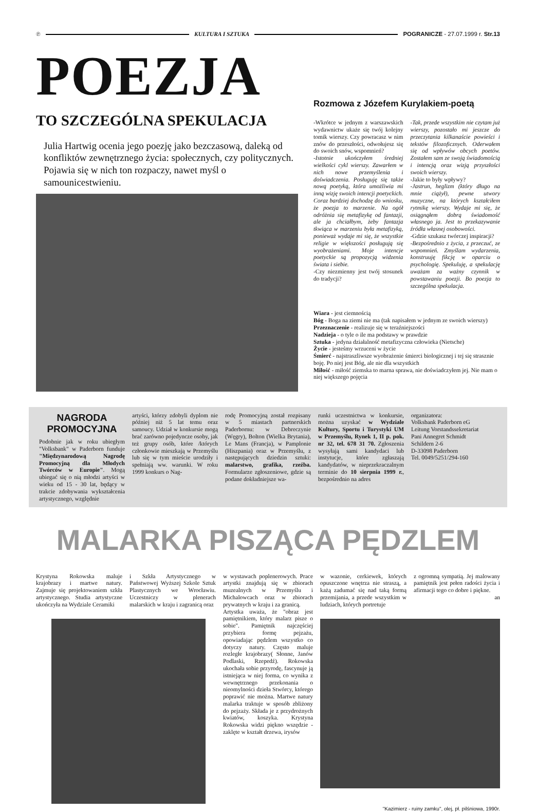℗ KULTURA I SZTUKA
POGRANICZE - 27.07.1999 r. Str.13
POEZJA
TO SZCZEGÓLNA SPEKULACJA
Julia Hartwig ocenia jego poezję jako bezczasową, daleką od konfliktów zewnętrznego życia: społecznych, czy politycznych. Pojawia się w nich ton rozpaczy, nawet myśl o samounicestwieniu.
Rozmowa z Józefem Kurylakiem-poetą
-Wkrótce w jednym z warszawskich wydawnictw ukaże się twój kolejny tomik wierszy. Czy powracasz w nim znów do przeszłości, odwołujesz się do swoich snów, wspomnień?
-Istotnie ukończyłem średniej wielkości cykl wierszy. Zawarłem w nich nowe przemyślenia i doświadczenia. Posługuję się także nową poetyką, która umożliwia mi inną wizję swoich intencji poetyckich. Coraz bardziej dochodzę do wniosku, że poezja to marzenie. Na ogół odróżnia się metafizykę od fantazji, ale ja chciałbym, żeby fantazja tkwiąca w marzeniu była metafizyką, ponieważ wydaje mi się, że wszystkie religie w większości posługują się wyobrażeniami. Moje intencje poetyckie są propozycją widzenia świata i siebie.
-Czy niezmienny jest twój stosunek do tradycji?
-Tak, przede wszystkim nie czytam już wierszy, pozostało mi jeszcze do przeczytania kilkanaście powieści i tekstów filozoficznych. Oderwałem się od wpływów obcych poetów. Zostałem sam ze swoją świadomością i intencją oraz wizją przyszłości swoich wierszy.
-Jakie to były wpływy?
-Jastrun, heglizm (który długo na mnie ciążył), pewne utwory muzyczne, na których kształciłem rytmikę wierszy. Wydaje mi się, że osiągnąłem dobrą świadomość własnego ja. Jest to przekazywanie źródła własnej osobowości.
-Gdzie szukasz twórczej inspiracji?
-Bezpośrednio z życia, z przeczuć, ze wspomnień. Zmyślam wydarzenia, konstruuję fikcję w oparciu o psychologię. Spekuluję, a spekulację uważam za ważny czynnik w powstawaniu poezji. Bo poezja to szczególna spekulacja.
Wiara - jest ciemnością
Bóg - Boga na ziemi nie ma (tak napisałem w jednym ze swoich wierszy)
Przeznaczenie - realizuje się w teraźniejszości
Nadzieja - o tyle o ile ma podstawy w prawdzie
Sztuka - jedyna działalność metafizyczna człowieka (Nietsche)
Życie - jesteśmy wrzuceni w życie
Śmierć - najstraszliwsze wyobrażenie śmierci biologicznej i tej się strasznie boję. Po niej jest Bóg, ale nie dla wszystkich
Miłość - miłość ziemska to marna sprawa, nie doświadczyłem jej. Nie mam o niej większego pojęcia
NAGRODA PROMOCYJNA
Podobnie jak w roku ubiegłym "Volksbank" w Paderborn funduje "Międzynarodową Nagrodę Promocyjną dla Młodych Twórców w Europie". Mogą ubiegać się o nią młodzi artyści w wieku od 15 - 30 lat, będący w trakcie zdobywania wykształcenia artystycznego, względnie
artyści, którzy zdobyli dyplom nie później niż 5 lat temu oraz samoucy. Udział w konkursie mogą brać zarówno pojedyncze osoby, jak też grupy osób, które /których członkowie mieszkają w Przemyślu lub się w tym mieście urodziły i spełniają ww. warunki. W roku 1999 konkurs o Nag-
rodę Promocyjną został rozpisany w 5 miastach partnerskich Paderbornu: w Debreczynie (Węgry), Bolton (Wielka Brytania), Le Mans (Francja), w Pamplonie (Hiszpania) oraz w Przemyślu, z następujących dziedzin sztuki: malarstwo, grafika, rzeźba. Formularze zgłoszeniowe, gdzie są podane dokładniejsze wa-
runki uczestnictwa w konkursie, można uzyskać w Wydziale Kultury, Sportu i Turystyki UM w Przemyślu, Rynek 1, II p. pok. nr 32, tel. 678 31 70. Zgłoszenia wysyłają sami kandydaci lub instytucje, które zgłaszają kandydatów, w nieprzekraczalnym terminie do 10 sierpnia 1999 r., bezpośrednio na adres
organizatora:
Volksbank Paderborn eG
Leitung Vorstandssekretariat
Pani Annegret Schmidt
Schildern 2-6
D-33098 Paderborn
Tel. 0049/5251/294-160
MALARKA PISZĄCA PĘDZLEM
Krystyna Rokowska maluje krajobrazy i martwe natury. Zajmuje się projektowaniem szkła artystycznego. Studia artystyczne ukończyła na Wydziale Ceramiki
i Szkła Artystycznego w Państwowej Wyższej Szkole Sztuk Plastycznych we Wrocławiu. Uczestniczy w plenerach malarskich w kraju i zagranicą oraz
w wystawach poplenerowych. Prace artystki znajdują się w zbiorach muzealnych w Przemyślu i Michalowcach oraz w zbiorach prywatnych w kraju i za granicą.
Artystka uważa, że "obraz jest pamiętnikiem, który malarz pisze o sobie". Pamiętnik najczęściej przybiera formę pejzażu, opowiadając pędzlem wszystko co dotyczy natury. Często maluje rozległe krajobrazy( Słonne, Janów Podlaski, Rzepedź). Rokowska ukochała sobie przyrodę, fascynuje ją istniejąca w niej forma, co wynika z wewnętrznego przekonania o nieomylności dzieła Stwórcy, którego poprawić nie można. Martwe natury malarka traktuje w sposób zbliżony do pejzaży. Składa je z przydrożnych kwiatów, koszyka. Krystyna Rokowska widzi piękno wszędzie - zaklęte w kształt drzewa, irysów
w wazonie, cerkiewek, których opuszczone wnętrza nie straszą, a każą zadumać się nad taką formą przemijania, a przede wszystkim w ludziach, których portretuje
z ogromną sympatią. Jej malowany pamiętnik jest pełen radości życia i afirmacji tego co dobre i piękne.
an
"Kazimierz - ruiny zamku", olej, pł. pilśniowa, 1990r.